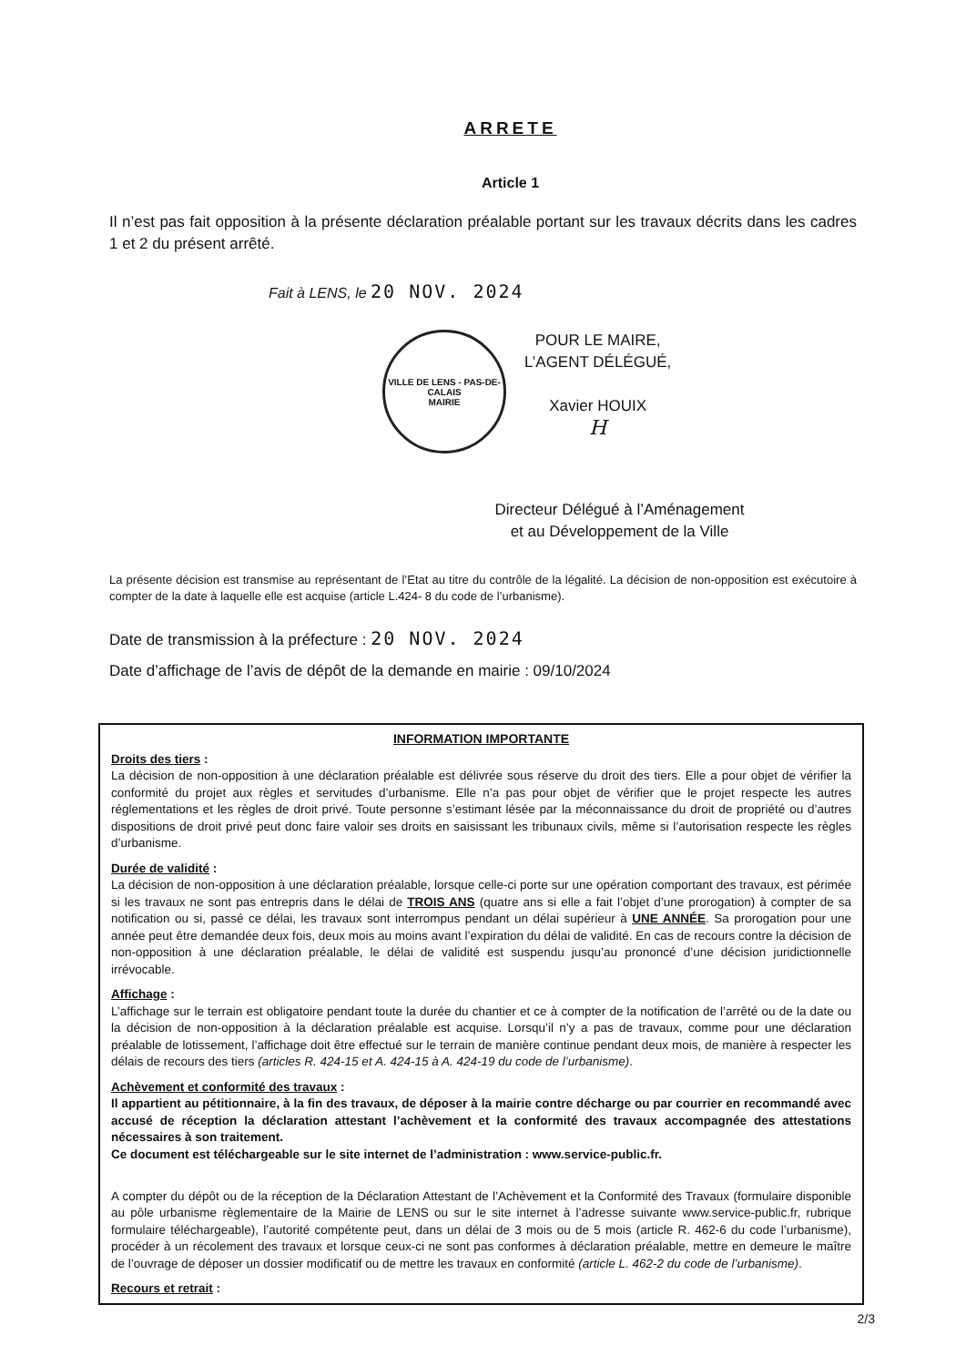ARRETE
Article 1
Il n’est pas fait opposition à la présente déclaration préalable portant sur les travaux décrits dans les cadres 1 et 2 du présent arrêté.
Fait à LENS, le 20 NOV. 2024
VILLE DE LENS - PAS-DE-CALAIS
MAIRIE
POUR LE MAIRE,
L’AGENT DÉLÉGUÉ,
Xavier HOUIX
H
Directeur Délégué à l’Aménagement
et au Développement de la Ville
La présente décision est transmise au représentant de l’Etat au titre du contrôle de la légalité. La décision de non-opposition est exécutoire à compter de la date à laquelle elle est acquise (article L.424- 8 du code de l’urbanisme).
Date de transmission à la préfecture : 20 NOV. 2024
Date d’affichage de l’avis de dépôt de la demande en mairie : 09/10/2024
INFORMATION IMPORTANTE
Droits des tiers :
La décision de non-opposition à une déclaration préalable est délivrée sous réserve du droit des tiers. Elle a pour objet de vérifier la conformité du projet aux règles et servitudes d’urbanisme. Elle n’a pas pour objet de vérifier que le projet respecte les autres réglementations et les règles de droit privé. Toute personne s’estimant lésée par la méconnaissance du droit de propriété ou d’autres dispositions de droit privé peut donc faire valoir ses droits en saisissant les tribunaux civils, même si l’autorisation respecte les règles d’urbanisme.
Durée de validité :
La décision de non-opposition à une déclaration préalable, lorsque celle-ci porte sur une opération comportant des travaux, est périmée si les travaux ne sont pas entrepris dans le délai de TROIS ANS (quatre ans si elle a fait l’objet d’une prorogation) à compter de sa notification ou si, passé ce délai, les travaux sont interrompus pendant un délai supérieur à UNE ANNÉE. Sa prorogation pour une année peut être demandée deux fois, deux mois au moins avant l’expiration du délai de validité. En cas de recours contre la décision de non-opposition à une déclaration préalable, le délai de validité est suspendu jusqu’au prononcé d’une décision juridictionnelle irrévocable.
Affichage :
L’affichage sur le terrain est obligatoire pendant toute la durée du chantier et ce à compter de la notification de l’arrêté ou de la date ou la décision de non-opposition à la déclaration préalable est acquise. Lorsqu’il n’y a pas de travaux, comme pour une déclaration préalable de lotissement, l’affichage doit être effectué sur le terrain de manière continue pendant deux mois, de manière à respecter les délais de recours des tiers (articles R. 424-15 et A. 424-15 à A. 424-19 du code de l’urbanisme).
Achèvement et conformité des travaux :
Il appartient au pétitionnaire, à la fin des travaux, de déposer à la mairie contre décharge ou par courrier en recommandé avec accusé de réception la déclaration attestant l’achèvement et la conformité des travaux accompagnée des attestations nécessaires à son traitement.
Ce document est téléchargeable sur le site internet de l’administration : www.service-public.fr.
A compter du dépôt ou de la réception de la Déclaration Attestant de l’Achèvement et la Conformité des Travaux (formulaire disponible au pôle urbanisme règlementaire de la Mairie de LENS ou sur le site internet à l’adresse suivante www.service-public.fr, rubrique formulaire téléchargeable), l’autorité compétente peut, dans un délai de 3 mois ou de 5 mois (article R. 462-6 du code l’urbanisme), procéder à un récolement des travaux et lorsque ceux-ci ne sont pas conformes à déclaration préalable, mettre en demeure le maître de l’ouvrage de déposer un dossier modificatif ou de mettre les travaux en conformité (article L. 462-2 du code de l’urbanisme).
Recours et retrait :
2/3